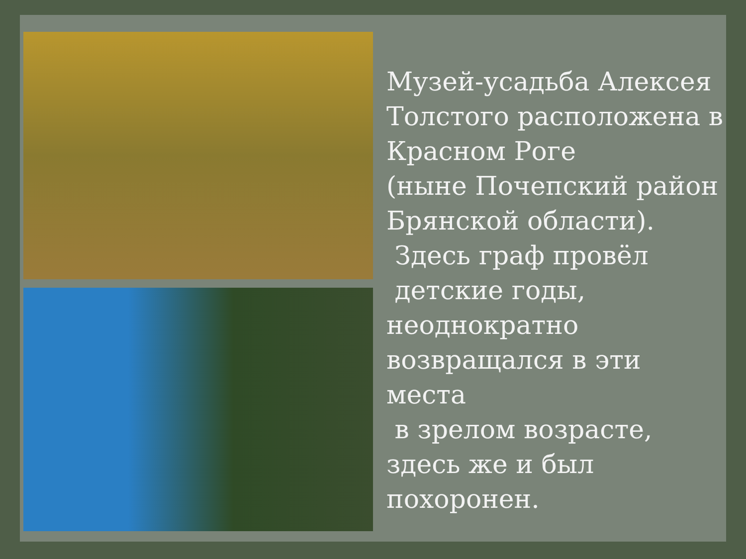Музей-усадьба Алексея Толстого расположена в Красном Роге
(ныне Почепский район Брянской области).
Здесь граф провёл
детские годы, неоднократно возвращался в эти места
в зрелом возрасте, здесь же и был похоронен.